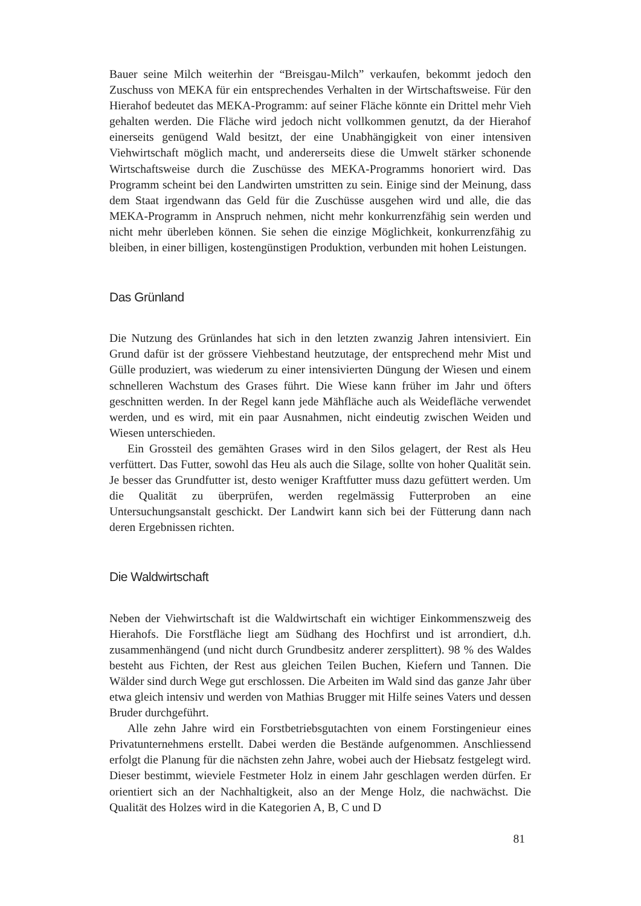Bauer seine Milch weiterhin der “Breisgau-Milch” verkaufen, bekommt jedoch den Zuschuss von MEKA für ein entsprechendes Verhalten in der Wirtschaftsweise. Für den Hierahof bedeutet das MEKA-Programm: auf seiner Fläche könnte ein Drittel mehr Vieh gehalten werden. Die Fläche wird jedoch nicht vollkommen genutzt, da der Hierahof einerseits genügend Wald besitzt, der eine Unabhängigkeit von einer intensiven Viehwirtschaft möglich macht, und andererseits diese die Umwelt stärker schonende Wirtschaftsweise durch die Zuschüsse des MEKA-Programms honoriert wird. Das Programm scheint bei den Landwirten umstritten zu sein. Einige sind der Meinung, dass dem Staat irgendwann das Geld für die Zuschüsse ausgehen wird und alle, die das MEKA-Programm in Anspruch nehmen, nicht mehr konkurrenzfähig sein werden und nicht mehr überleben können. Sie sehen die einzige Möglichkeit, konkurrenzfähig zu bleiben, in einer billigen, kostengünstigen Produktion, verbunden mit hohen Leistungen.
Das Grünland
Die Nutzung des Grünlandes hat sich in den letzten zwanzig Jahren intensiviert. Ein Grund dafür ist der grössere Viehbestand heutzutage, der entsprechend mehr Mist und Gülle produziert, was wiederum zu einer intensivierten Düngung der Wiesen und einem schnelleren Wachstum des Grases führt. Die Wiese kann früher im Jahr und öfters geschnitten werden. In der Regel kann jede Mähfläche auch als Weidefläche verwendet werden, und es wird, mit ein paar Ausnahmen, nicht eindeutig zwischen Weiden und Wiesen unterschieden.
Ein Grossteil des gemähten Grases wird in den Silos gelagert, der Rest als Heu verfüttert. Das Futter, sowohl das Heu als auch die Silage, sollte von hoher Qualität sein. Je besser das Grundfutter ist, desto weniger Kraftfutter muss dazu gefüttert werden. Um die Qualität zu überprüfen, werden regelmässig Futterproben an eine Untersuchungsanstalt geschickt. Der Landwirt kann sich bei der Fütterung dann nach deren Ergebnissen richten.
Die Waldwirtschaft
Neben der Viehwirtschaft ist die Waldwirtschaft ein wichtiger Einkommenszweig des Hierahofs. Die Forstfläche liegt am Südhang des Hochfirst und ist arrondiert, d.h. zusammenhängend (und nicht durch Grundbesitz anderer zersplittert). 98 % des Waldes besteht aus Fichten, der Rest aus gleichen Teilen Buchen, Kiefern und Tannen. Die Wälder sind durch Wege gut erschlossen. Die Arbeiten im Wald sind das ganze Jahr über etwa gleich intensiv und werden von Mathias Brugger mit Hilfe seines Vaters und dessen Bruder durchgeführt.
Alle zehn Jahre wird ein Forstbetriebsgutachten von einem Forstingenieur eines Privatunternehmens erstellt. Dabei werden die Bestände aufgenommen. Anschliessend erfolgt die Planung für die nächsten zehn Jahre, wobei auch der Hiebsatz festgelegt wird. Dieser bestimmt, wieviele Festmeter Holz in einem Jahr geschlagen werden dürfen. Er orientiert sich an der Nachhaltigkeit, also an der Menge Holz, die nachwächst. Die Qualität des Holzes wird in die Kategorien A, B, C und D
81